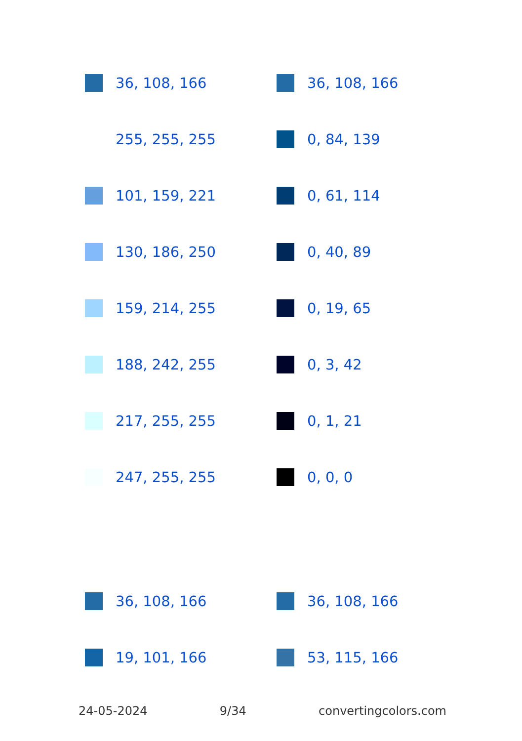36, 108, 166 36, 108, 166
255, 255, 255 0, 84, 139
101, 159, 221 0, 61, 114
130, 186, 250 0, 40, 89
159, 214, 255 0, 19, 65
188, 242, 255 0, 3, 42
217, 255, 255 0, 1, 21
247, 255, 255 0, 0, 0
36, 108, 166 36, 108, 166
19, 101, 166 53, 115, 166
24-05-2024 9/34 convertingcolors.com